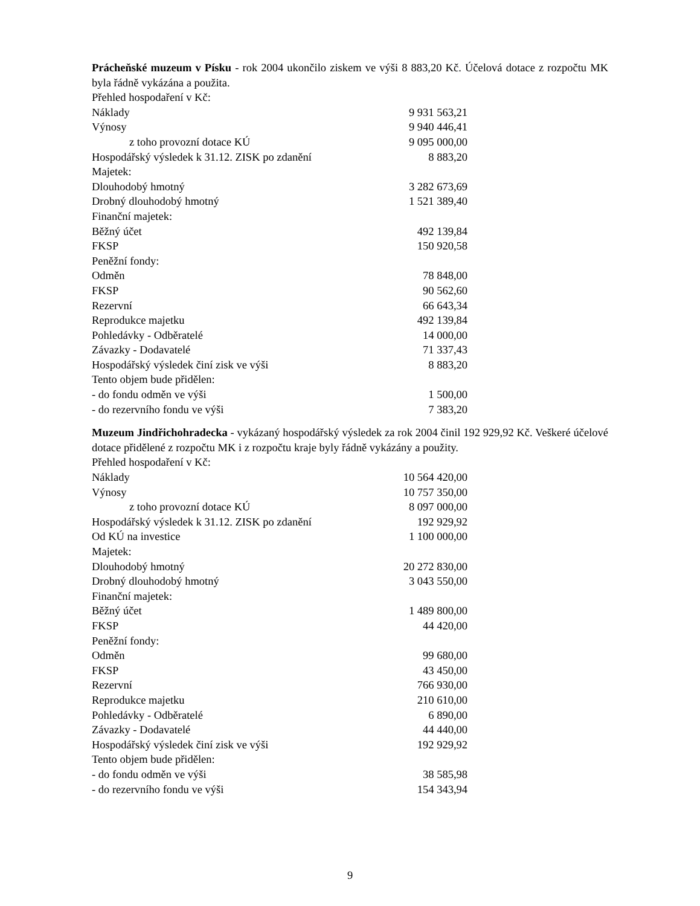Prácheňské muzeum v Písku - rok 2004 ukončilo ziskem ve výši 8 883,20 Kč. Účelová dotace z rozpočtu MK byla řádně vykázána a použita.
| Přehled hospodaření v Kč: | |
| Náklady | 9 931 563,21 |
| Výnosy | 9 940 446,41 |
| z toho provozní dotace KÚ | 9 095 000,00 |
| Hospodářský výsledek k 31.12. ZISK po zdanění | 8 883,20 |
| Majetek: | |
| Dlouhodobý hmotný | 3 282 673,69 |
| Drobný dlouhodobý hmotný | 1 521 389,40 |
| Finanční majetek: | |
| Běžný účet | 492 139,84 |
| FKSP | 150 920,58 |
| Peněžní fondy: | |
| Odměn | 78 848,00 |
| FKSP | 90 562,60 |
| Rezervní | 66 643,34 |
| Reprodukce majetku | 492 139,84 |
| Pohledávky - Odběratelé | 14 000,00 |
| Závazky - Dodavatelé | 71 337,43 |
| Hospodářský výsledek činí zisk ve výši | 8 883,20 |
| Tento objem bude přidělen: | |
| - do fondu odměn ve výši | 1 500,00 |
| - do rezervního fondu ve výši | 7 383,20 |
Muzeum Jindřichohradecka - vykázaný hospodářský výsledek za rok 2004 činil 192 929,92 Kč. Veškeré účelové dotace přidělené z rozpočtu MK i z rozpočtu kraje byly řádně vykázány a použity.
| Přehled hospodaření v Kč: | |
| Náklady | 10 564 420,00 |
| Výnosy | 10 757 350,00 |
| z toho provozní dotace KÚ | 8 097 000,00 |
| Hospodářský výsledek k 31.12. ZISK po zdanění | 192 929,92 |
| Od KÚ na investice | 1 100 000,00 |
| Majetek: | |
| Dlouhodobý hmotný | 20 272 830,00 |
| Drobný dlouhodobý hmotný | 3 043 550,00 |
| Finanční majetek: | |
| Běžný účet | 1 489 800,00 |
| FKSP | 44 420,00 |
| Peněžní fondy: | |
| Odměn | 99 680,00 |
| FKSP | 43 450,00 |
| Rezervní | 766 930,00 |
| Reprodukce majetku | 210 610,00 |
| Pohledávky - Odběratelé | 6 890,00 |
| Závazky - Dodavatelé | 44 440,00 |
| Hospodářský výsledek činí zisk ve výši | 192 929,92 |
| Tento objem bude přidělen: | |
| - do fondu odměn ve výši | 38 585,98 |
| - do rezervního fondu ve výši | 154 343,94 |
9